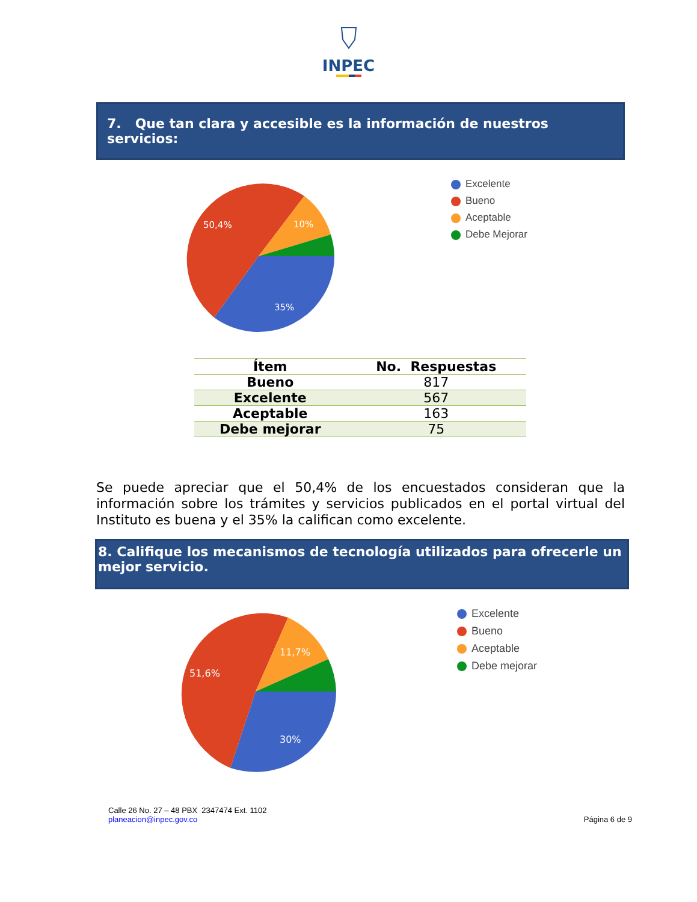INPEC
7. Que tan clara y accesible es la información de nuestros servicios:
50,4%
10%
35%
Excelente
Bueno
Aceptable
Debe Mejorar
| Ítem | No. Respuestas |
| --- | --- |
| Bueno | 817 |
| Excelente | 567 |
| Aceptable | 163 |
| Debe mejorar | 75 |
Se puede apreciar que el 50,4% de los encuestados consideran que la información sobre los trámites y servicios publicados en el portal virtual del Instituto es buena y el 35% la califican como excelente.
8. Califique los mecanismos de tecnología utilizados para ofrecerle un mejor servicio.
51,6%
11,7%
30%
Excelente
Bueno
Aceptable
Debe mejorar
Calle 26 No. 27 – 48 PBX 2347474 Ext. 1102
planeacion@inpec.gov.co
Página 6 de 9